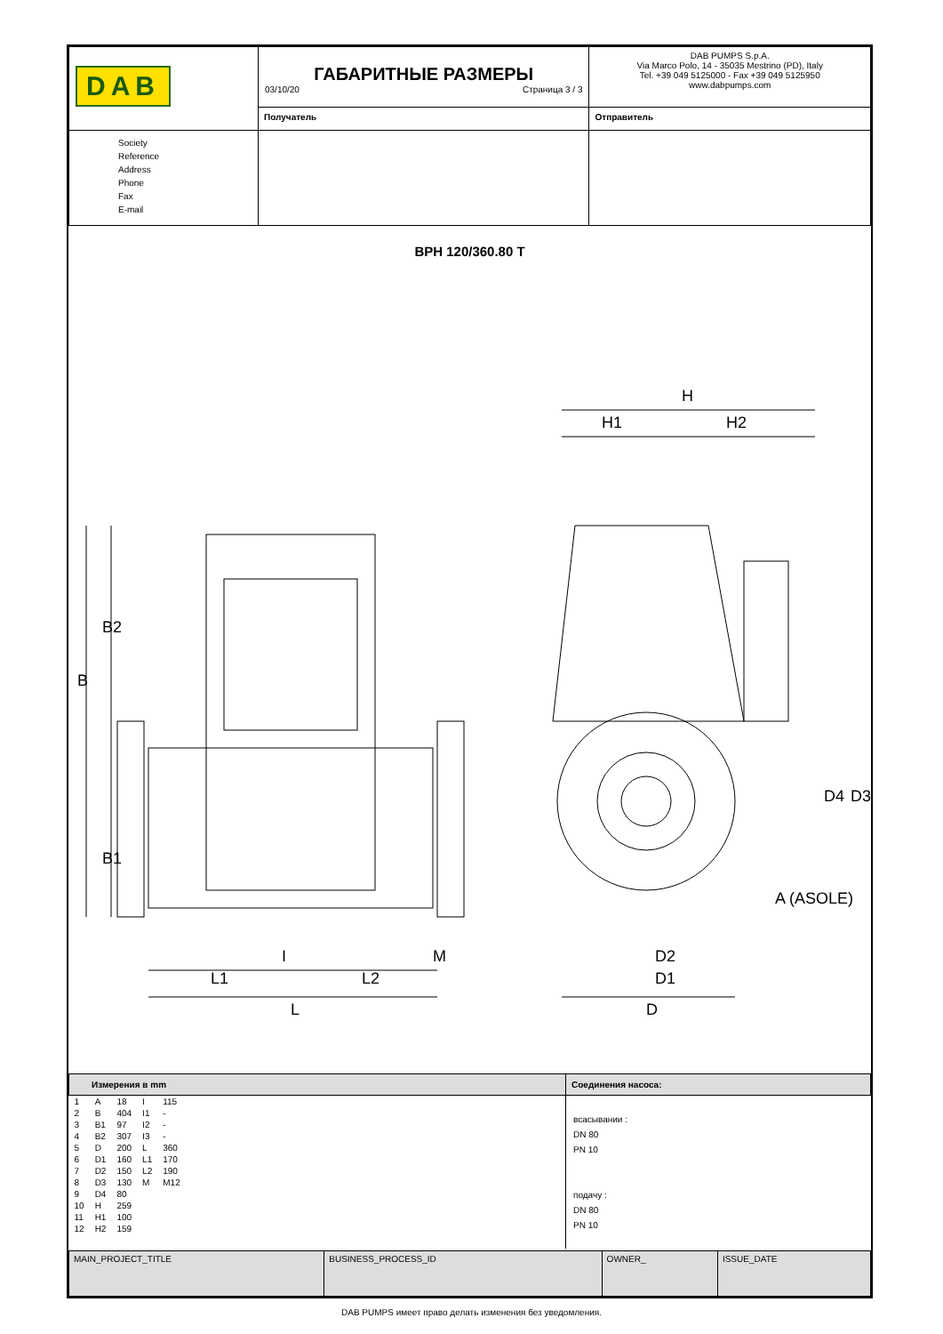| DAB | ГАБАРИТНЫЕ РАЗМЕРЫ 03/10/20 Страница 3 / 3 | DAB PUMPS S.p.A. Via Marco Polo, 14 - 35035 Mestrino (PD), Italy Tel. +39 049 5125000 - Fax +39 049 5125950 www.dabpumps.com |
| | Получатель | Отправитель |
| Society Reference Address Phone Fax E-mail | | |
BPH 120/360.80 T
B
B2
B1
I
M
L1
L2
L
H
H1
H2
D2
D1
D
D4
D3
A (ASOLE)
| Измерения в mm | Соединения насоса: |
| / 1 / A / 18 / I / 115 / / 2 / B / 404 / I1 / - / / 3 / B1 / 97 / I2 / - / / 4 / B2 / 307 / I3 / - / / 5 / D / 200 / L / 360 / / 6 / D1 / 160 / L1 / 170 / / 7 / D2 / 150 / L2 / 190 / / 8 / D3 / 130 / M / M12 / / 9 / D4 / 80 / / / / 10 / H / 259 / / / / 11 / H1 / 100 / / / / 12 / H2 / 159 / / / | всасывании : DN 80 PN 10 подачу : DN 80 PN 10 |
| MAIN_PROJECT_TITLE | BUSINESS_PROCESS_ID | OWNER_ | ISSUE_DATE |
DAB PUMPS имеет право делать изменения без уведомления.